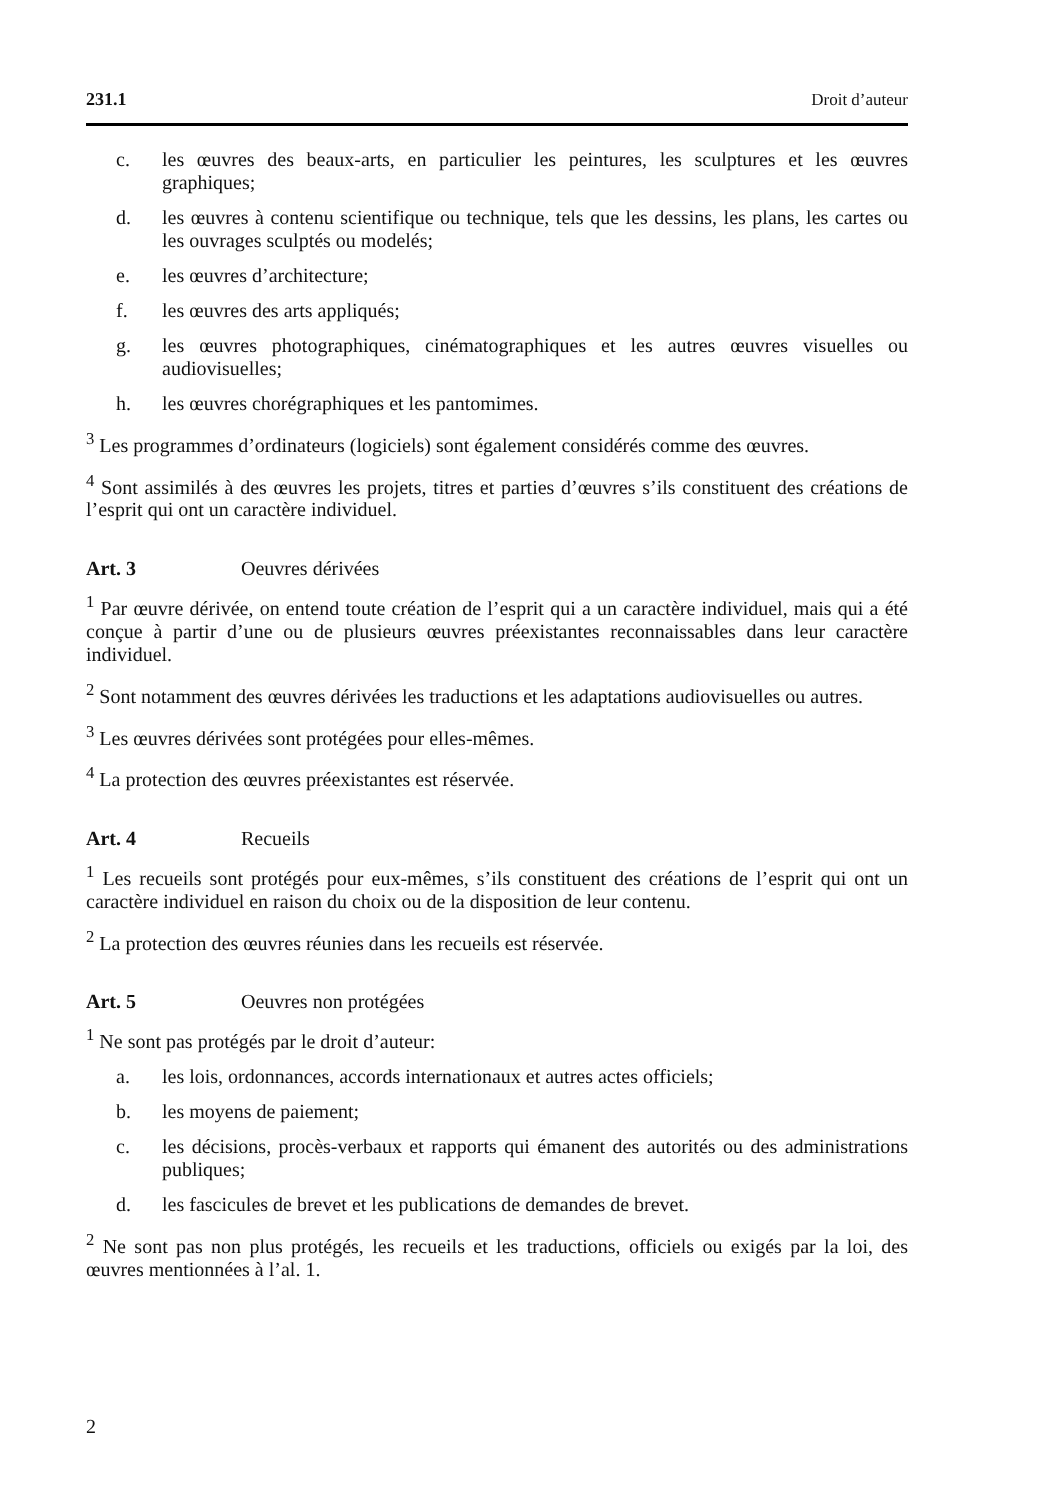231.1 Droit d’auteur
c. les œuvres des beaux-arts, en particulier les peintures, les sculptures et les œuvres graphiques;
d. les œuvres à contenu scientifique ou technique, tels que les dessins, les plans, les cartes ou les ouvrages sculptés ou modelés;
e. les œuvres d’architecture;
f. les œuvres des arts appliqués;
g. les œuvres photographiques, cinématographiques et les autres œuvres visuelles ou audiovisuelles;
h. les œuvres chorégraphiques et les pantomimes.
<sup>3</sup> Les programmes d’ordinateurs (logiciels) sont également considérés comme des œuvres.
<sup>4</sup> Sont assimilés à des œuvres les projets, titres et parties d’œuvres s’ils constituent des créations de l’esprit qui ont un caractère individuel.
Art. 3 Oeuvres dérivées
<sup>1</sup> Par œuvre dérivée, on entend toute création de l’esprit qui a un caractère individuel, mais qui a été conçue à partir d’une ou de plusieurs œuvres préexistantes reconnaissables dans leur caractère individuel.
<sup>2</sup> Sont notamment des œuvres dérivées les traductions et les adaptations audiovisuelles ou autres.
<sup>3</sup> Les œuvres dérivées sont protégées pour elles-mêmes.
<sup>4</sup> La protection des œuvres préexistantes est réservée.
Art. 4 Recueils
<sup>1</sup> Les recueils sont protégés pour eux-mêmes, s’ils constituent des créations de l’esprit qui ont un caractère individuel en raison du choix ou de la disposition de leur contenu.
<sup>2</sup> La protection des œuvres réunies dans les recueils est réservée.
Art. 5 Oeuvres non protégées
<sup>1</sup> Ne sont pas protégés par le droit d’auteur:
a. les lois, ordonnances, accords internationaux et autres actes officiels;
b. les moyens de paiement;
c. les décisions, procès-verbaux et rapports qui émanent des autorités ou des administrations publiques;
d. les fascicules de brevet et les publications de demandes de brevet.
<sup>2</sup> Ne sont pas non plus protégés, les recueils et les traductions, officiels ou exigés par la loi, des œuvres mentionnées à l’al. 1.
2